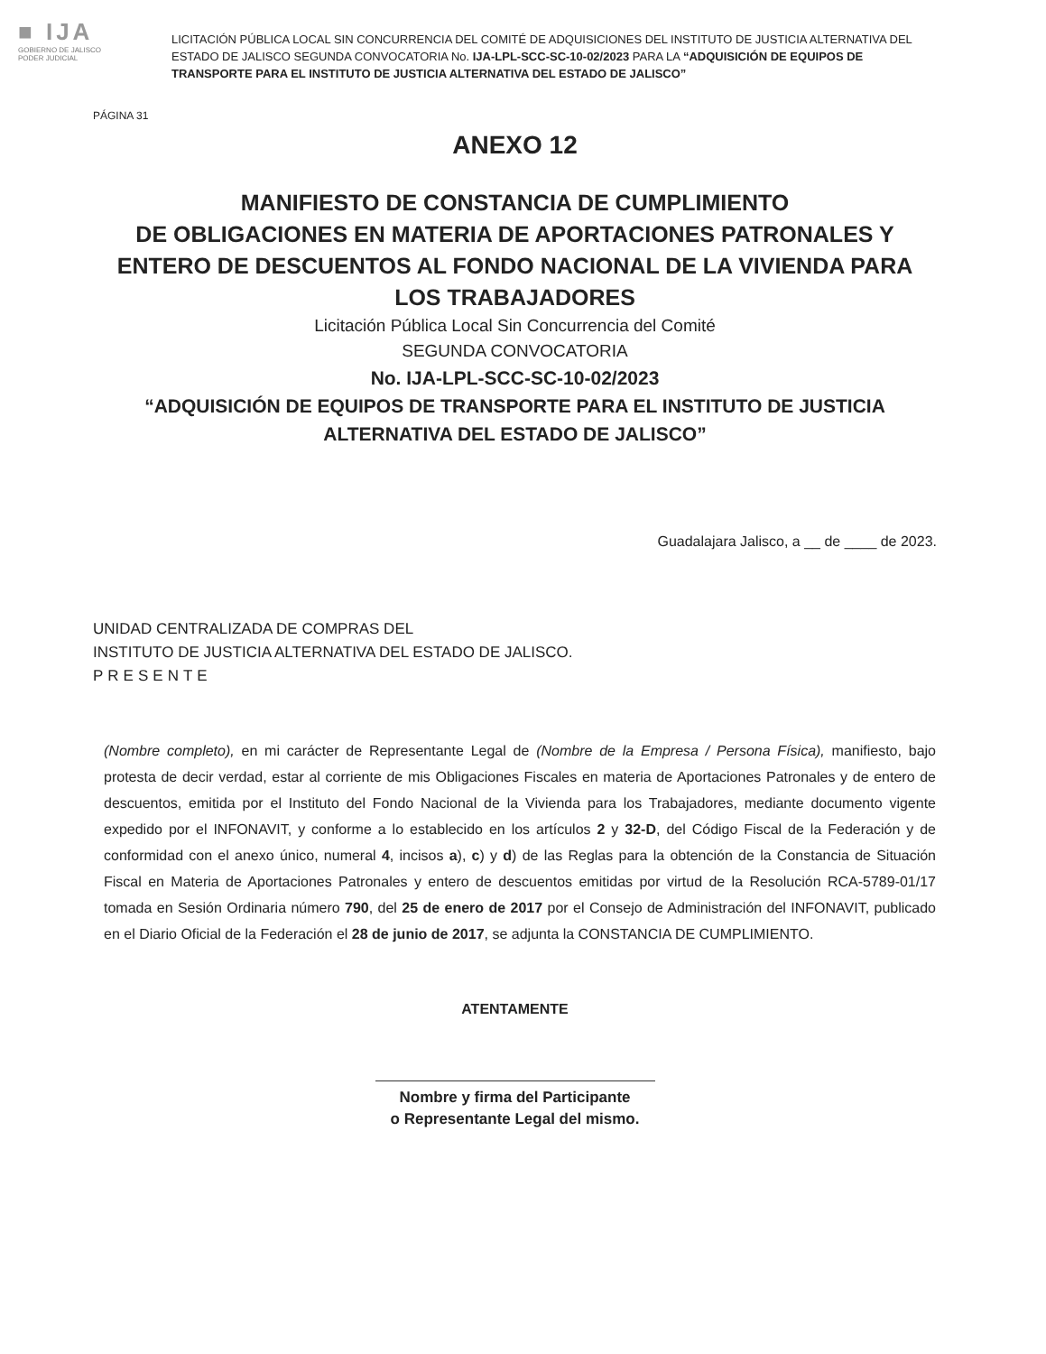■ IJA
GOBIERNO DE JALISCO
PODER JUDICIAL
LICITACIÓN PÚBLICA LOCAL SIN CONCURRENCIA DEL COMITÉ DE ADQUISICIONES DEL INSTITUTO DE JUSTICIA ALTERNATIVA DEL ESTADO DE JALISCO SEGUNDA CONVOCATORIA No. IJA-LPL-SCC-SC-10-02/2023 PARA LA “ADQUISICIÓN DE EQUIPOS DE TRANSPORTE PARA EL INSTITUTO DE JUSTICIA ALTERNATIVA DEL ESTADO DE JALISCO”
PÁGINA 31
ANEXO 12
MANIFIESTO DE CONSTANCIA DE CUMPLIMIENTO
DE OBLIGACIONES EN MATERIA DE APORTACIONES PATRONALES Y ENTERO DE DESCUENTOS AL FONDO NACIONAL DE LA VIVIENDA PARA LOS TRABAJADORES
Licitación Pública Local Sin Concurrencia del Comité
SEGUNDA CONVOCATORIA
No. IJA-LPL-SCC-SC-10-02/2023
“ADQUISICIÓN DE EQUIPOS DE TRANSPORTE PARA EL INSTITUTO DE JUSTICIA ALTERNATIVA DEL ESTADO DE JALISCO”
Guadalajara Jalisco, a __ de ____ de 2023.
UNIDAD CENTRALIZADA DE COMPRAS DEL
INSTITUTO DE JUSTICIA ALTERNATIVA DEL ESTADO DE JALISCO.
PRESENTE
(Nombre completo), en mi carácter de Representante Legal de (Nombre de la Empresa / Persona Física), manifiesto, bajo protesta de decir verdad, estar al corriente de mis Obligaciones Fiscales en materia de Aportaciones Patronales y de entero de descuentos, emitida por el Instituto del Fondo Nacional de la Vivienda para los Trabajadores, mediante documento vigente expedido por el INFONAVIT, y conforme a lo establecido en los artículos 2 y 32-D, del Código Fiscal de la Federación y de conformidad con el anexo único, numeral 4, incisos a), c) y d) de las Reglas para la obtención de la Constancia de Situación Fiscal en Materia de Aportaciones Patronales y entero de descuentos emitidas por virtud de la Resolución RCA-5789-01/17 tomada en Sesión Ordinaria número 790, del 25 de enero de 2017 por el Consejo de Administración del INFONAVIT, publicado en el Diario Oficial de la Federación el 28 de junio de 2017, se adjunta la CONSTANCIA DE CUMPLIMIENTO.
ATENTAMENTE
Nombre y firma del Participante
o Representante Legal del mismo.